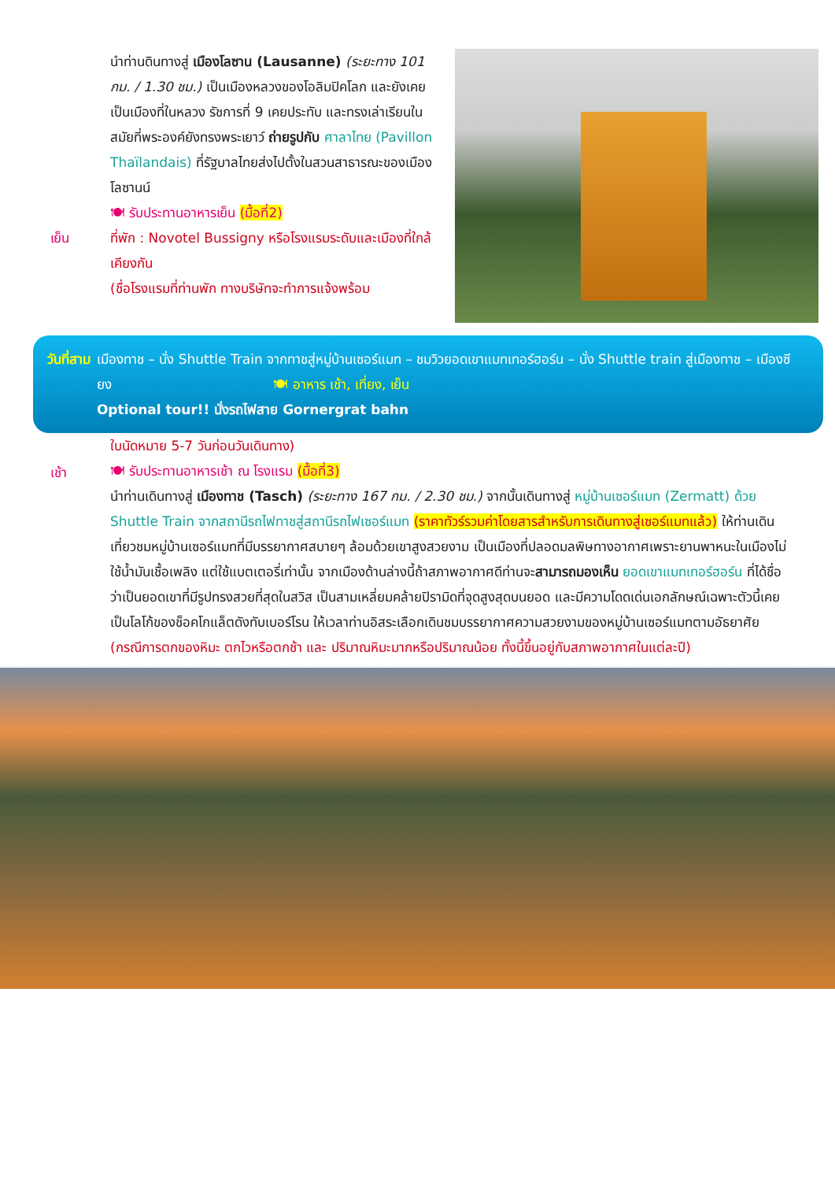เย็น นำท่านดินทางสู่ เมืองโลซาน (Lausanne) (ระยะทาง 101 กม. / 1.30 ชม.) เป็นเมืองหลวงของโอลิมปิคโลก และยังเคยเป็นเมืองที่ในหลวง รัชการที่ 9 เคยประทับ และทรงเล่าเรียนในสมัยที่พระองค์ยังทรงพระเยาว์ ถ่ายรูปกับ ศาลาไทย (Pavillon Thaïlandais) ที่รัฐบาลไทยส่งไปตั้งในสวนสาธารณะของเมืองโลซานน์
🍽 รับประทานอาหารเย็น (มื้อที่2)
ที่พัก : Novotel Bussigny หรือโรงแรมระดับและเมืองที่ใกล้เคียงกัน
(ชื่อโรงแรมที่ท่านพัก ทางบริษัทจะทำการแจ้งพร้อม
วันที่สาม
เมืองทาช – นั่ง Shuttle Train จากทาชสู่หมู่บ้านเซอร์แมท – ชมวิวยอดเขาแมทเทอร์ฮอร์น – นั่ง Shuttle train สู่เมืองทาช – เมืองซียง 🍽 อาหาร เช้า, เที่ยง, เย็น
Optional tour!! นั่งรถไฟสาย Gornergrat bahn
เช้า ใบนัดหมาย 5-7 วันก่อนวันเดินทาง)
🍽 รับประทานอาหารเช้า ณ โรงแรม (มื้อที่3)
นำท่านเดินทางสู่ เมืองทาช (Tasch) (ระยะทาง 167 กม. / 2.30 ชม.) จากนั้นเดินทางสู่ หมู่บ้านเซอร์แมท (Zermatt) ด้วย Shuttle Train จากสถานีรถไฟทาชสู่สถานีรถไฟเซอร์แมท (ราคาทัวร์รวมค่าโดยสารสำหรับการเดินทางสู่เซอร์แมทแล้ว) ให้ท่านเดินเที่ยวชมหมู่บ้านเซอร์แมทที่มีบรรยากาศสบายๆ ล้อมด้วยเขาสูงสวยงาม เป็นเมืองที่ปลอดมลพิษทางอากาศเพราะยานพาหนะในเมืองไม่ใช้น้ำมันเชื้อเพลิง แต่ใช้แบตเตอรี่เท่านั้น จากเมืองด้านล่างนี้ถ้าสภาพอากาศดีท่านจะสามารถมองเห็น ยอดเขาแมทเทอร์ฮอร์น ที่ได้ชื่อว่าเป็นยอดเขาที่มีรูปทรงสวยที่สุดในสวิส เป็นสามเหลี่ยมคล้ายปิรามิดที่จุดสูงสุดบนยอด และมีความโดดเด่นเอกลักษณ์เฉพาะตัวนี้เคยเป็นโลโก้ของช็อคโกแล็ตดังทับเบอร์โรน ให้เวลาท่านอิสระเลือกเดินชมบรรยากาศความสวยงามของหมู่บ้านเซอร์แมทตามอัธยาศัย (กรณีการตกของหิมะ ตกไวหรือตกช้า และ ปริมาณหิมะมากหรือปริมาณน้อย ทั้งนี้ขึ้นอยู่กับสภาพอากาศในแต่ละปี)